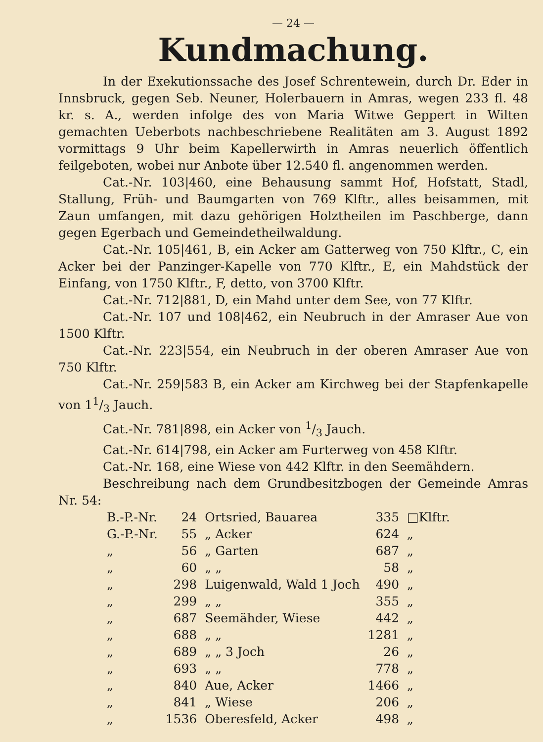— 24 —
Kundmachung.
In der Exekutionssache des Josef Schrentewein, durch Dr. Eder in Innsbruck, gegen Seb. Neuner, Holerbauern in Amras, wegen 233 fl. 48 kr. s. A., werden infolge des von Maria Witwe Geppert in Wilten gemachten Ueberbots nachbeschriebene Realitäten am 3. August 1892 vormittags 9 Uhr beim Kapellerwirth in Amras neuerlich öffentlich feilgeboten, wobei nur Anbote über 12.540 fl. angenommen werden.
Cat.-Nr. 103|460, eine Behausung sammt Hof, Hofstatt, Stadl, Stallung, Früh- und Baumgarten von 769 Klftr., alles beisammen, mit Zaun umfangen, mit dazu gehörigen Holztheilen im Paschberge, dann gegen Egerbach und Gemeindetheilwaldung.
Cat.-Nr. 105|461, B, ein Acker am Gatterweg von 750 Klftr., C, ein Acker bei der Panzinger-Kapelle von 770 Klftr., E, ein Mahdstück der Einfang, von 1750 Klftr., F, detto, von 3700 Klftr.
Cat.-Nr. 712|881, D, ein Mahd unter dem See, von 77 Klftr.
Cat.-Nr. 107 und 108|462, ein Neubruch in der Amraser Aue von 1500 Klftr.
Cat.-Nr. 223|554, ein Neubruch in der oberen Amraser Aue von 750 Klftr.
Cat.-Nr. 259|583 B, ein Acker am Kirchweg bei der Stapfenkapelle von 11/3 Jauch.
Cat.-Nr. 781|898, ein Acker von 1/3 Jauch.
Cat.-Nr. 614|798, ein Acker am Furterweg von 458 Klftr.
Cat.-Nr. 168, eine Wiese von 442 Klftr. in den Seemähdern.
Beschreibung nach dem Grundbesitzbogen der Gemeinde Amras Nr. 54:
| B.-P.-Nr. | 24 | Ortsried, Bauarea | 335 | □Klftr. |
| G.-P.-Nr. | 55 | „ Acker | 624 | „ |
| „ | 56 | „ Garten | 687 | „ |
| „ | 60 | „ „ | 58 | „ |
| „ | 298 | Luigenwald, Wald 1 Joch | 490 | „ |
| „ | 299 | „ „ | 355 | „ |
| „ | 687 | Seemähder, Wiese | 442 | „ |
| „ | 688 | „ „ | 1281 | „ |
| „ | 689 | „ „ 3 Joch | 26 | „ |
| „ | 693 | „ „ | 778 | „ |
| „ | 840 | Aue, Acker | 1466 | „ |
| „ | 841 | „ Wiese | 206 | „ |
| „ | 1536 | Oberesfeld, Acker | 498 | „ |